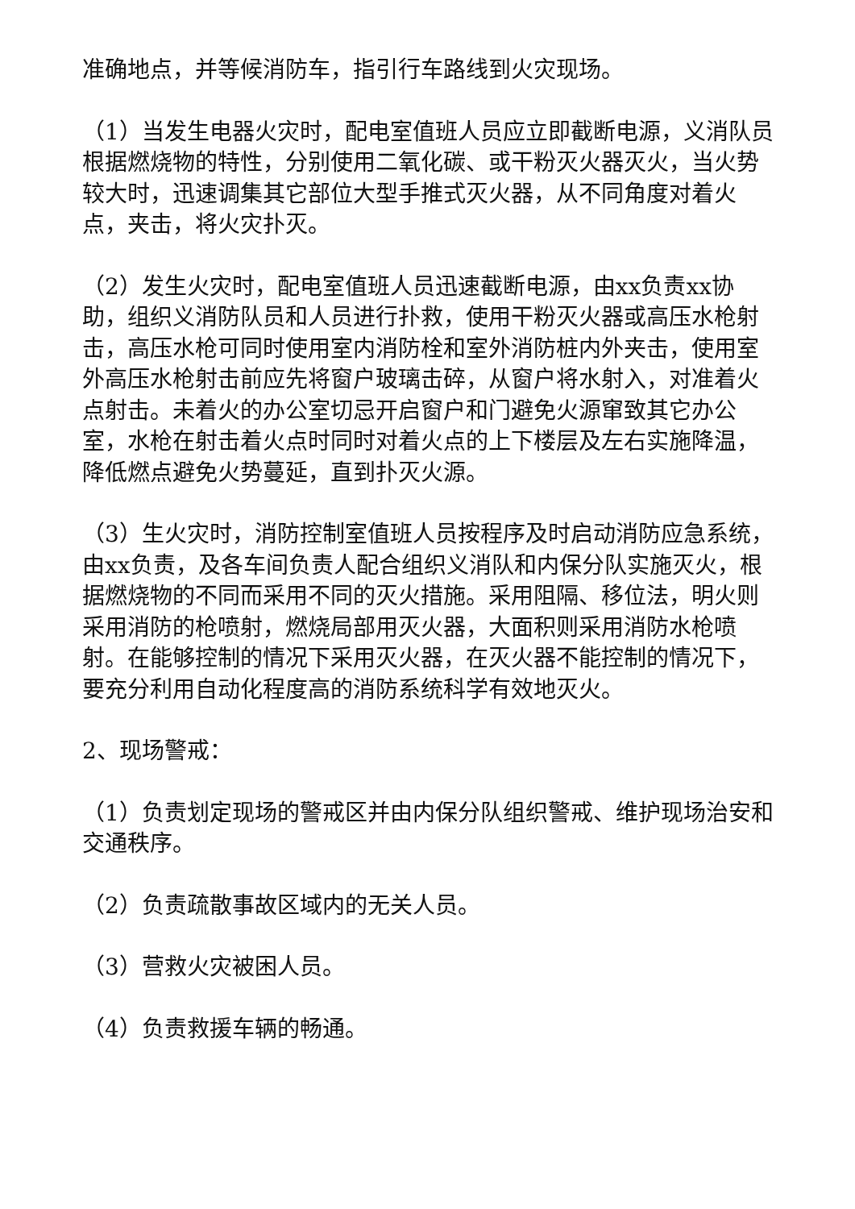准确地点，并等候消防车，指引行车路线到火灾现场。
（1）当发生电器火灾时，配电室值班人员应立即截断电源，义消队员根据燃烧物的特性，分别使用二氧化碳、或干粉灭火器灭火，当火势较大时，迅速调集其它部位大型手推式灭火器，从不同角度对着火点，夹击，将火灾扑灭。
（2）发生火灾时，配电室值班人员迅速截断电源，由xx负责xx协助，组织义消防队员和人员进行扑救，使用干粉灭火器或高压水枪射击，高压水枪可同时使用室内消防栓和室外消防桩内外夹击，使用室外高压水枪射击前应先将窗户玻璃击碎，从窗户将水射入，对准着火点射击。未着火的办公室切忌开启窗户和门避免火源窜致其它办公室，水枪在射击着火点时同时对着火点的上下楼层及左右实施降温，降低燃点避免火势蔓延，直到扑灭火源。
（3）生火灾时，消防控制室值班人员按程序及时启动消防应急系统，由xx负责，及各车间负责人配合组织义消队和内保分队实施灭火，根据燃烧物的不同而采用不同的灭火措施。采用阻隔、移位法，明火则采用消防的枪喷射，燃烧局部用灭火器，大面积则采用消防水枪喷射。在能够控制的情况下采用灭火器，在灭火器不能控制的情况下，要充分利用自动化程度高的消防系统科学有效地灭火。
2、现场警戒：
（1）负责划定现场的警戒区并由内保分队组织警戒、维护现场治安和交通秩序。
（2）负责疏散事故区域内的无关人员。
（3）营救火灾被困人员。
（4）负责救援车辆的畅通。